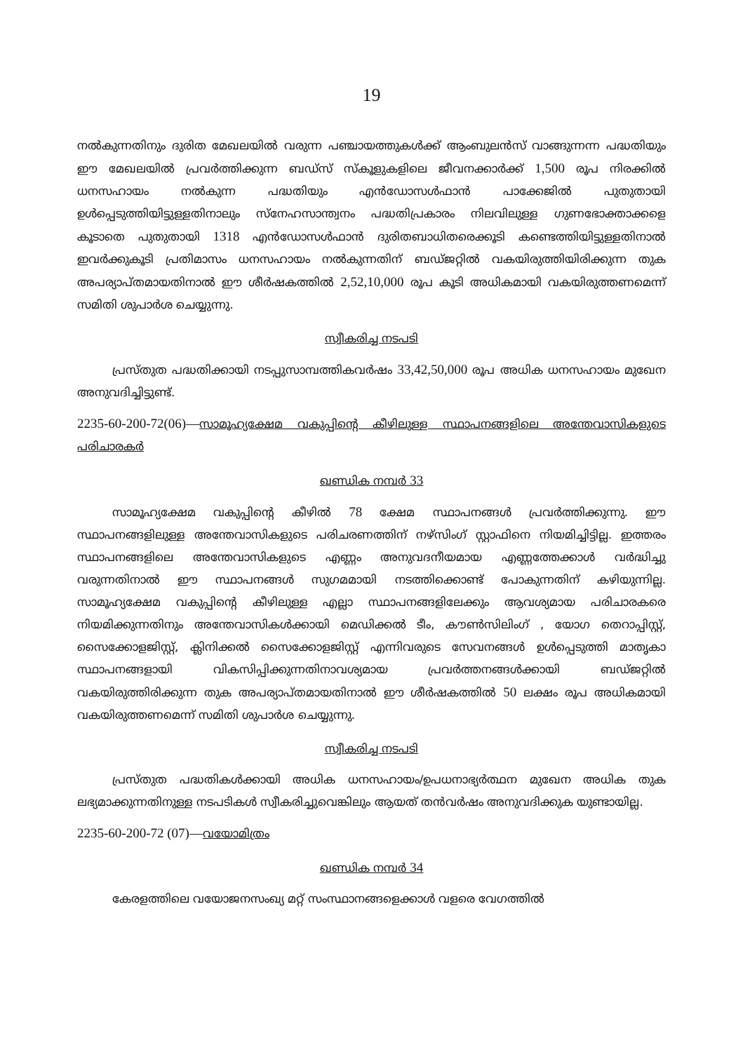19
നൽകുന്നതിനും ദുരിത മേഖലയിൽ വരുന്ന പഞ്ചായത്തുകൾക്ക് ആംബുലൻസ് വാങ്ങുന്നന്ന പദ്ധതിയും ഈ മേഖലയിൽ പ്രവർത്തിക്കുന്ന ബഡ്സ് സ്കൂളുകളിലെ ജീവനക്കാർക്ക് 1,500 രൂപ നിരക്കിൽ ധനസഹായം നൽകുന്ന പദ്ധതിയും എൻഡോസൾഫാൻ പാക്കേജിൽ പുതുതായി ഉൾപ്പെടുത്തിയിട്ടുള്ളതിനാലും സ്നേഹസാന്ത്വനം പദ്ധതിപ്രകാരം നിലവിലുള്ള ഗുണഭോക്താക്കളെ കൂടാതെ പുതുതായി 1318 എൻഡോസൾഫാൻ ദുരിതബാധിതരെക്കൂടി കണ്ടെത്തിയിട്ടുള്ളതിനാൽ ഇവർക്കുകൂടി പ്രതിമാസം ധനസഹായം നൽകുന്നതിന് ബഡ്ജറ്റിൽ വകയിരുത്തിയിരിക്കുന്ന തുക അപര്യാപ്തമായതിനാൽ ഈ ശീർഷകത്തിൽ 2,52,10,000 രൂപ കൂടി അധികമായി വകയിരുത്തണമെന്ന് സമിതി ശുപാർശ ചെയ്യുന്നു.
സ്വീകരിച്ച നടപടി
പ്രസ്തുത പദ്ധതിക്കായി നടപ്പുസാമ്പത്തികവർഷം 33,42,50,000 രൂപ അധിക ധനസഹായം മുഖേന അനുവദിച്ചിട്ടുണ്ട്.
2235-60-200-72(06)—സാമൂഹ്യക്ഷേമ വകുപ്പിന്റെ കീഴിലുള്ള സ്ഥാപനങ്ങളിലെ അന്തേവാസികളുടെ പരിചാരകർ
ഖണ്ഡിക നമ്പർ 33
സാമൂഹ്യക്ഷേമ വകുപ്പിന്റെ കീഴിൽ 78 ക്ഷേമ സ്ഥാപനങ്ങൾ പ്രവർത്തിക്കുന്നു. ഈ സ്ഥാപനങ്ങളിലുള്ള അന്തേവാസികളുടെ പരിചരണത്തിന് നഴ്സിംഗ് സ്റ്റാഫിനെ നിയമിച്ചിട്ടില്ല. ഇത്തരം സ്ഥാപനങ്ങളിലെ അന്തേവാസികളുടെ എണ്ണം അനുവദനീയമായ എണ്ണത്തേക്കാൾ വർദ്ധിച്ചു വരുന്നതിനാൽ ഈ സ്ഥാപനങ്ങൾ സുഗമമായി നടത്തിക്കൊണ്ട് പോകുന്നതിന് കഴിയുന്നില്ല. സാമൂഹ്യക്ഷേമ വകുപ്പിന്റെ കീഴിലുള്ള എല്ലാ സ്ഥാപനങ്ങളിലേക്കും ആവശ്യമായ പരിചാരകരെ നിയമിക്കുന്നതിനും അന്തേവാസികൾക്കായി മെഡിക്കൽ ടീം, കൗൺസിലിംഗ് , യോഗ തെറാപ്പിസ്റ്റ്, സൈക്കോളജിസ്റ്റ്, ക്ലിനിക്കൽ സൈക്കോളജിസ്റ്റ് എന്നിവരുടെ സേവനങ്ങൾ ഉൾപ്പെടുത്തി മാതൃകാ സ്ഥാപനങ്ങളായി വികസിപ്പിക്കുന്നതിനാവശ്യമായ പ്രവർത്തനങ്ങൾക്കായി ബഡ്ജറ്റിൽ വകയിരുത്തിരിക്കുന്ന തുക അപര്യാപ്തമായതിനാൽ ഈ ശീർഷകത്തിൽ 50 ലക്ഷം രൂപ അധികമായി വകയിരുത്തണമെന്ന് സമിതി ശുപാർശ ചെയ്യുന്നു.
സ്വീകരിച്ച നടപടി
പ്രസ്തുത പദ്ധതികൾക്കായി അധിക ധനസഹായം/ഉപധനാഭ്യർത്ഥന മുഖേന അധിക തുക ലഭ്യമാക്കുന്നതിനുള്ള നടപടികൾ സ്വീകരിച്ചുവെങ്കിലും ആയത് തൻവർഷം അനുവദിക്കുക യുണ്ടായില്ല.
2235-60-200-72 (07)—വയോമിത്രം
ഖണ്ഡിക നമ്പർ 34
കേരളത്തിലെ വയോജനസംഖ്യ മറ്റ് സംസ്ഥാനങ്ങളെക്കാൾ വളരെ വേഗത്തിൽ